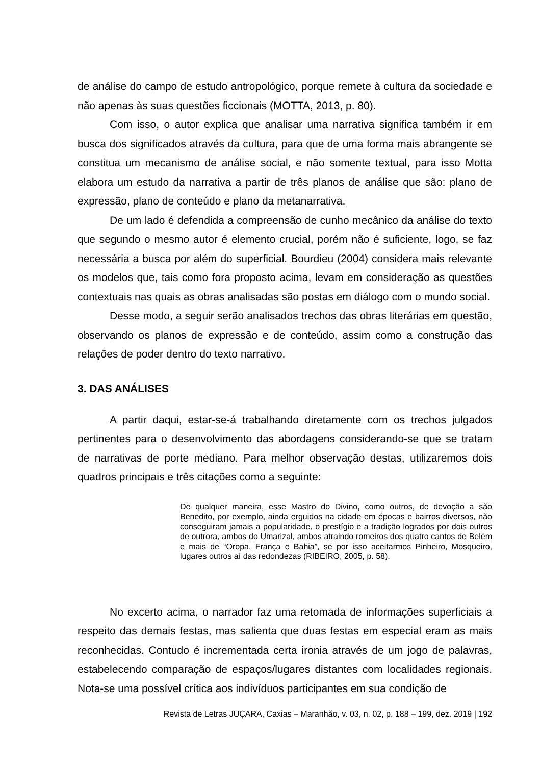de análise do campo de estudo antropológico, porque remete à cultura da sociedade e não apenas às suas questões ficcionais (MOTTA, 2013, p. 80).
Com isso, o autor explica que analisar uma narrativa significa também ir em busca dos significados através da cultura, para que de uma forma mais abrangente se constitua um mecanismo de análise social, e não somente textual, para isso Motta elabora um estudo da narrativa a partir de três planos de análise que são: plano de expressão, plano de conteúdo e plano da metanarrativa.
De um lado é defendida a compreensão de cunho mecânico da análise do texto que segundo o mesmo autor é elemento crucial, porém não é suficiente, logo, se faz necessária a busca por além do superficial. Bourdieu (2004) considera mais relevante os modelos que, tais como fora proposto acima, levam em consideração as questões contextuais nas quais as obras analisadas são postas em diálogo com o mundo social.
Desse modo, a seguir serão analisados trechos das obras literárias em questão, observando os planos de expressão e de conteúdo, assim como a construção das relações de poder dentro do texto narrativo.
3. DAS ANÁLISES
A partir daqui, estar-se-á trabalhando diretamente com os trechos julgados pertinentes para o desenvolvimento das abordagens considerando-se que se tratam de narrativas de porte mediano. Para melhor observação destas, utilizaremos dois quadros principais e três citações como a seguinte:
De qualquer maneira, esse Mastro do Divino, como outros, de devoção a são Benedito, por exemplo, ainda erguidos na cidade em épocas e bairros diversos, não conseguiram jamais a popularidade, o prestígio e a tradição logrados por dois outros de outrora, ambos do Umarizal, ambos atraindo romeiros dos quatro cantos de Belém e mais de “Oropa, França e Bahia”, se por isso aceitarmos Pinheiro, Mosqueiro, lugares outros aí das redondezas (RIBEIRO, 2005, p. 58).
No excerto acima, o narrador faz uma retomada de informações superficiais a respeito das demais festas, mas salienta que duas festas em especial eram as mais reconhecidas. Contudo é incrementada certa ironia através de um jogo de palavras, estabelecendo comparação de espaços/lugares distantes com localidades regionais. Nota-se uma possível crítica aos indivíduos participantes em sua condição de
Revista de Letras JUÇARA, Caxias – Maranhão, v. 03, n. 02, p. 188 – 199, dez. 2019 | 192